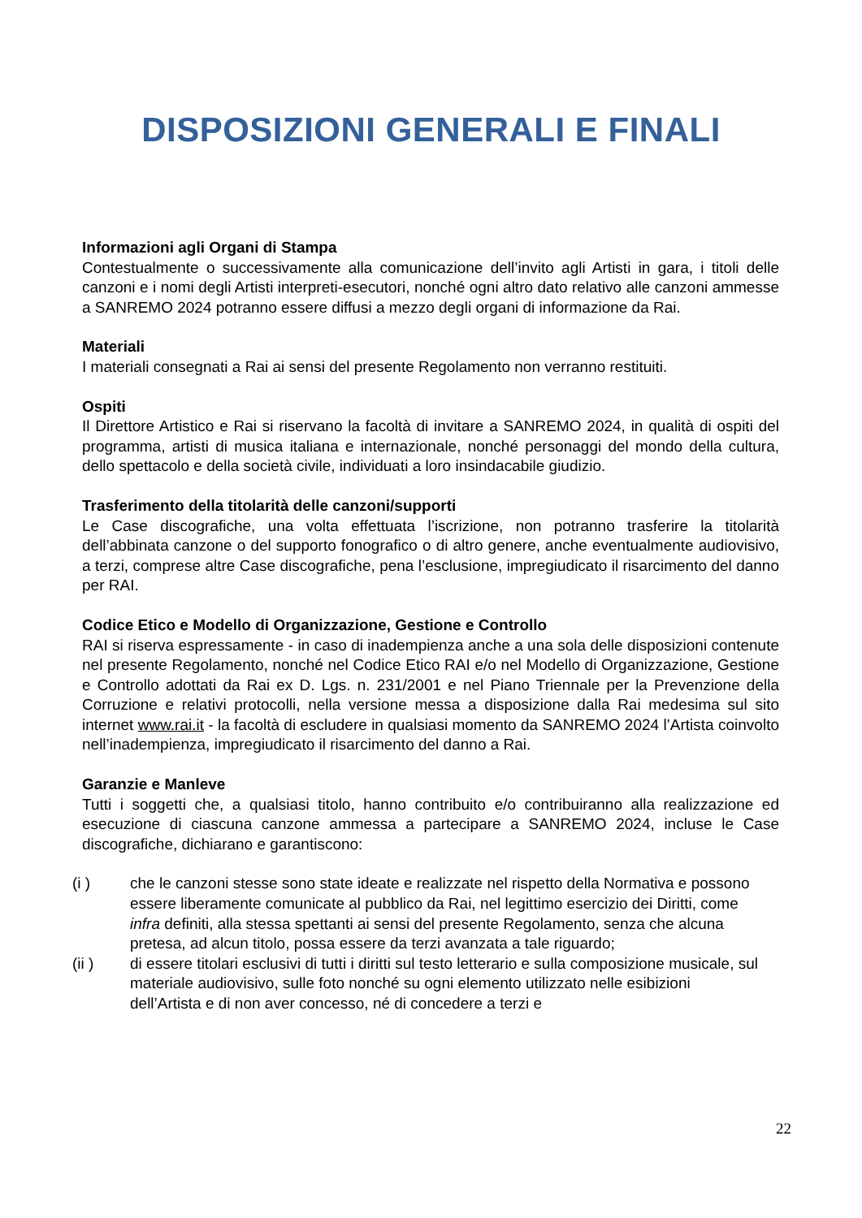DISPOSIZIONI GENERALI E FINALI
Informazioni agli Organi di Stampa
Contestualmente o successivamente alla comunicazione dell’invito agli Artisti in gara, i titoli delle canzoni e i nomi degli Artisti interpreti-esecutori, nonché ogni altro dato relativo alle canzoni ammesse a SANREMO 2024 potranno essere diffusi a mezzo degli organi di informazione da Rai.
Materiali
I materiali consegnati a Rai ai sensi del presente Regolamento non verranno restituiti.
Ospiti
Il Direttore Artistico e Rai si riservano la facoltà di invitare a SANREMO 2024, in qualità di ospiti del programma, artisti di musica italiana e internazionale, nonché personaggi del mondo della cultura, dello spettacolo e della società civile, individuati a loro insindacabile giudizio.
Trasferimento della titolarità delle canzoni/supporti
Le Case discografiche, una volta effettuata l’iscrizione, non potranno trasferire la titolarità dell’abbinata canzone o del supporto fonografico o di altro genere, anche eventualmente audiovisivo, a terzi, comprese altre Case discografiche, pena l’esclusione, impregiudicato il risarcimento del danno per RAI.
Codice Etico e Modello di Organizzazione, Gestione e Controllo
RAI si riserva espressamente - in caso di inadempienza anche a una sola delle disposizioni contenute nel presente Regolamento, nonché nel Codice Etico RAI e/o nel Modello di Organizzazione, Gestione e Controllo adottati da Rai ex D. Lgs. n. 231/2001 e nel Piano Triennale per la Prevenzione della Corruzione e relativi protocolli, nella versione messa a disposizione dalla Rai medesima sul sito internet www.rai.it - la facoltà di escludere in qualsiasi momento da SANREMO 2024 l’Artista coinvolto nell’inadempienza, impregiudicato il risarcimento del danno a Rai.
Garanzie e Manleve
Tutti i soggetti che, a qualsiasi titolo, hanno contribuito e/o contribuiranno alla realizzazione ed esecuzione di ciascuna canzone ammessa a partecipare a SANREMO 2024, incluse le Case discografiche, dichiarano e garantiscono:
(i ) che le canzoni stesse sono state ideate e realizzate nel rispetto della Normativa e possono essere liberamente comunicate al pubblico da Rai, nel legittimo esercizio dei Diritti, come infra definiti, alla stessa spettanti ai sensi del presente Regolamento, senza che alcuna pretesa, ad alcun titolo, possa essere da terzi avanzata a tale riguardo;
(ii ) di essere titolari esclusivi di tutti i diritti sul testo letterario e sulla composizione musicale, sul materiale audiovisivo, sulle foto nonché su ogni elemento utilizzato nelle esibizioni dell’Artista e di non aver concesso, né di concedere a terzi e
22